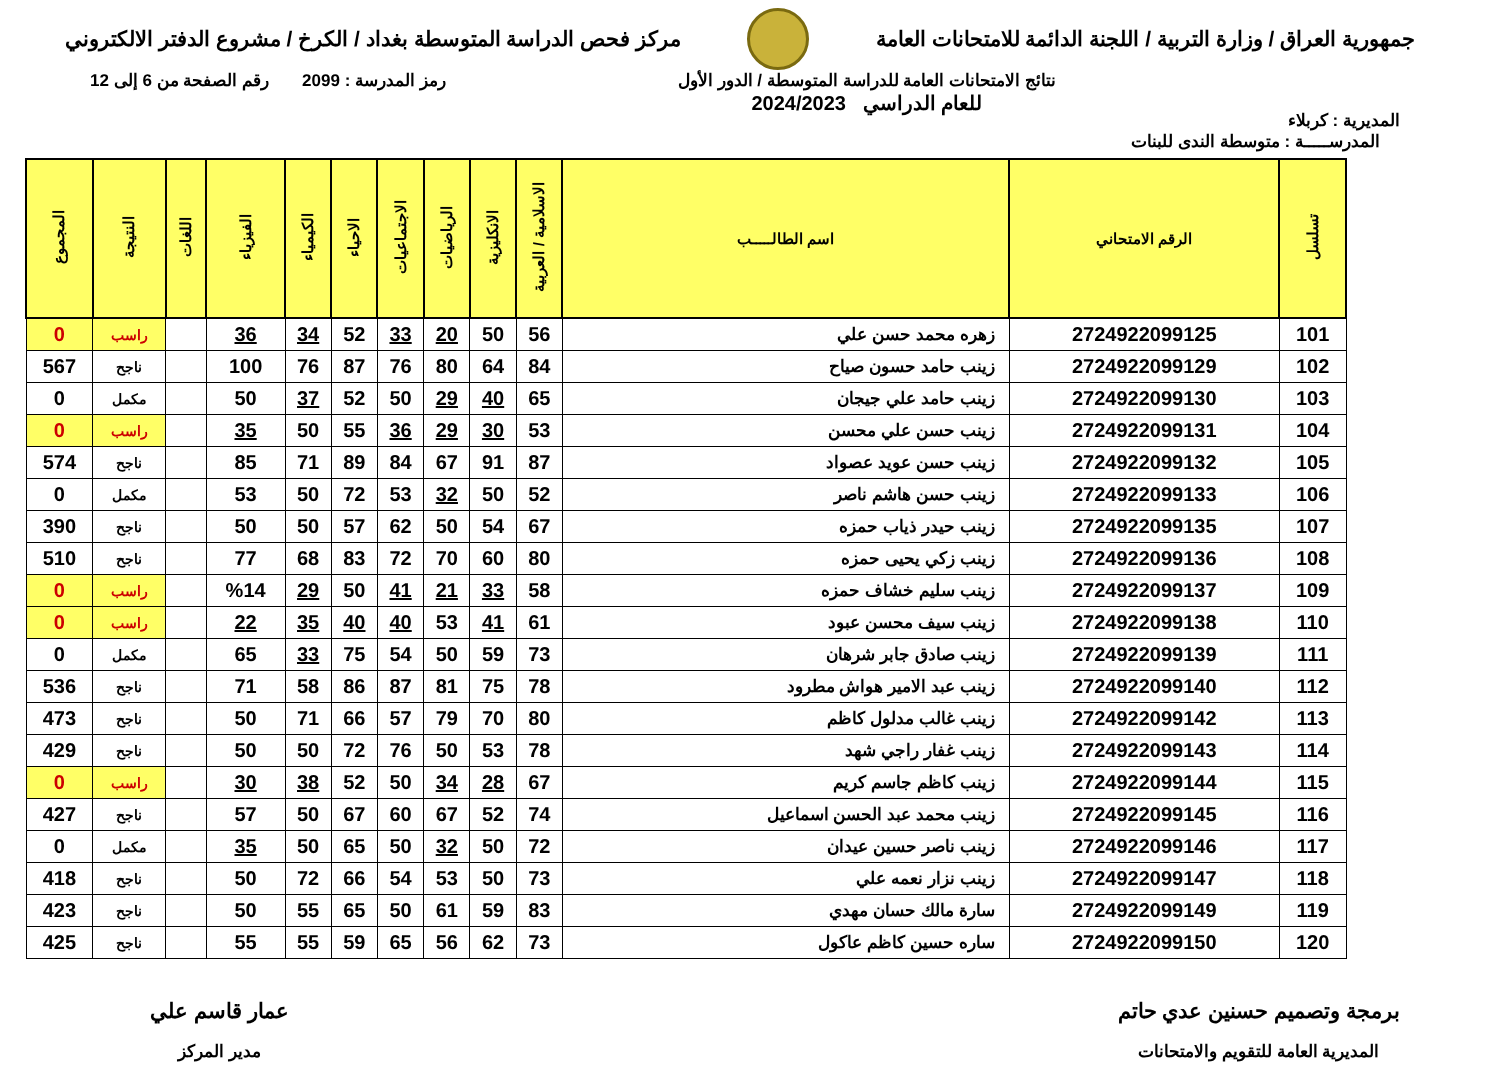جمهورية العراق / وزارة التربية / اللجنة الدائمة للامتحانات العامة
مركز فحص الدراسة المتوسطة بغداد / الكرخ / مشروع الدفتر الالكتروني
المديرية : كربلاء
نتائج الامتحانات العامة للدراسة المتوسطة / الدور الأول
للعام الدراسي 2024/2023
رمز المدرسة : 2099 رقم الصفحة من 6 إلى 12
المدرســـــة : متوسطة الندى للبنات
| تسلسل | الرقم الامتحاني | اسم الطالـــــب | الاسلامية / العربية | الانكليزية | الرياضيات | الاجتماعيات | الاحياء | الكيمياء | الفيزياء | اللغات | النتيجة | المجموع |
| --- | --- | --- | --- | --- | --- | --- | --- | --- | --- | --- | --- | --- |
| 101 | 2724922099125 | زهره محمد حسن علي | 56 | 50 | 20 | 33 | 52 | 34 | 36 | | راسب | 0 |
| 102 | 2724922099129 | زينب حامد حسون صياح | 84 | 64 | 80 | 76 | 87 | 76 | 100 | | ناجح | 567 |
| 103 | 2724922099130 | زينب حامد علي جيجان | 65 | 40 | 29 | 50 | 52 | 37 | 50 | | مكمل | 0 |
| 104 | 2724922099131 | زينب حسن علي محسن | 53 | 30 | 29 | 36 | 55 | 50 | 35 | | راسب | 0 |
| 105 | 2724922099132 | زينب حسن عويد عصواد | 87 | 91 | 67 | 84 | 89 | 71 | 85 | | ناجح | 574 |
| 106 | 2724922099133 | زينب حسن هاشم ناصر | 52 | 50 | 32 | 53 | 72 | 50 | 53 | | مكمل | 0 |
| 107 | 2724922099135 | زينب حيدر ذياب حمزه | 67 | 54 | 50 | 62 | 57 | 50 | 50 | | ناجح | 390 |
| 108 | 2724922099136 | زينب زكي يحيى حمزه | 80 | 60 | 70 | 72 | 83 | 68 | 77 | | ناجح | 510 |
| 109 | 2724922099137 | زينب سليم خشاف حمزه | 58 | 33 | 21 | 41 | 50 | 29 | %14 | | راسب | 0 |
| 110 | 2724922099138 | زينب سيف محسن عبود | 61 | 41 | 53 | 40 | 40 | 35 | 22 | | راسب | 0 |
| 111 | 2724922099139 | زينب صادق جابر شرهان | 73 | 59 | 50 | 54 | 75 | 33 | 65 | | مكمل | 0 |
| 112 | 2724922099140 | زينب عبد الامير هواش مطرود | 78 | 75 | 81 | 87 | 86 | 58 | 71 | | ناجح | 536 |
| 113 | 2724922099142 | زينب غالب مدلول كاظم | 80 | 70 | 79 | 57 | 66 | 71 | 50 | | ناجح | 473 |
| 114 | 2724922099143 | زينب غفار راجي شهد | 78 | 53 | 50 | 76 | 72 | 50 | 50 | | ناجح | 429 |
| 115 | 2724922099144 | زينب كاظم جاسم كريم | 67 | 28 | 34 | 50 | 52 | 38 | 30 | | راسب | 0 |
| 116 | 2724922099145 | زينب محمد عبد الحسن اسماعيل | 74 | 52 | 67 | 60 | 67 | 50 | 57 | | ناجح | 427 |
| 117 | 2724922099146 | زينب ناصر حسين عيدان | 72 | 50 | 32 | 50 | 65 | 50 | 35 | | مكمل | 0 |
| 118 | 2724922099147 | زينب نزار نعمه علي | 73 | 50 | 53 | 54 | 66 | 72 | 50 | | ناجح | 418 |
| 119 | 2724922099149 | سارة مالك حسان مهدي | 83 | 59 | 61 | 50 | 65 | 55 | 50 | | ناجح | 423 |
| 120 | 2724922099150 | ساره حسين كاظم عاكول | 73 | 62 | 56 | 65 | 59 | 55 | 55 | | ناجح | 425 |
برمجة وتصميم حسنين عدي حاتم
المديرية العامة للتقويم والامتحانات
عمار قاسم علي
مدير المركز